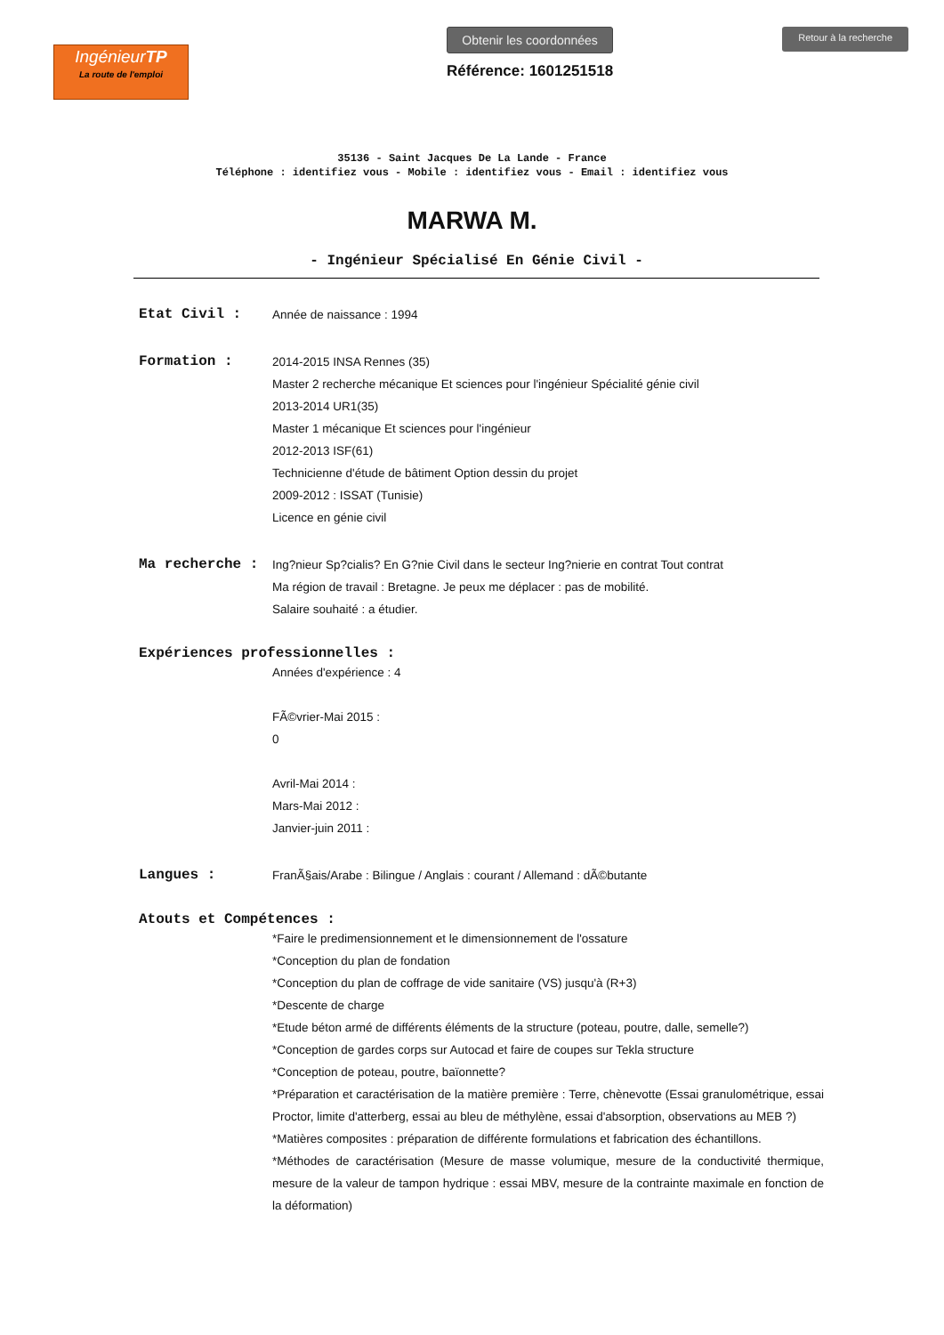IngénieurTP
La route de l'emploi
Obtenir les coordonnées
Référence: 1601251518
Retour à la recherche
35136 - Saint Jacques De La Lande - France
Téléphone : identifiez vous - Mobile : identifiez vous - Email : identifiez vous
MARWA M.
- Ingénieur Spécialisé En Génie Civil -
Etat Civil :
Année de naissance : 1994
Formation :
2014-2015 INSA Rennes (35)
Master 2 recherche mécanique Et sciences pour l'ingénieur Spécialité génie civil
2013-2014 UR1(35)
Master 1 mécanique Et sciences pour l'ingénieur
2012-2013 ISF(61)
Technicienne d'étude de bâtiment Option dessin du projet
2009-2012 : ISSAT (Tunisie)
Licence en génie civil
Ma recherche :
Ing?nieur Sp?cialis? En G?nie Civil dans le secteur Ing?nierie en contrat Tout contrat
Ma région de travail : Bretagne. Je peux me déplacer : pas de mobilité.
Salaire souhaité : a étudier.
Expériences professionnelles :
Années d'expérience : 4
FÃ©vrier-Mai 2015 :
0
Avril-Mai 2014 :
Mars-Mai 2012 :
Janvier-juin 2011 :
Langues :
FranÃ§ais/Arabe : Bilingue / Anglais : courant / Allemand : dÃ©butante
Atouts et Compétences :
*Faire le predimensionnement et le dimensionnement de l'ossature
*Conception du plan de fondation
*Conception du plan de coffrage de vide sanitaire (VS) jusqu'à (R+3)
*Descente de charge
*Etude béton armé de différents éléments de la structure (poteau, poutre, dalle, semelle?)
*Conception de gardes corps sur Autocad et faire de coupes sur Tekla structure
*Conception de poteau, poutre, baïonnette?
*Préparation et caractérisation de la matière première : Terre, chènevotte (Essai granulométrique, essai Proctor, limite d'atterberg, essai au bleu de méthylène, essai d'absorption, observations au MEB ?)
*Matières composites : préparation de différente formulations et fabrication des échantillons.
*Méthodes de caractérisation (Mesure de masse volumique, mesure de la conductivité thermique, mesure de la valeur de tampon hydrique : essai MBV, mesure de la contrainte maximale en fonction de la déformation)